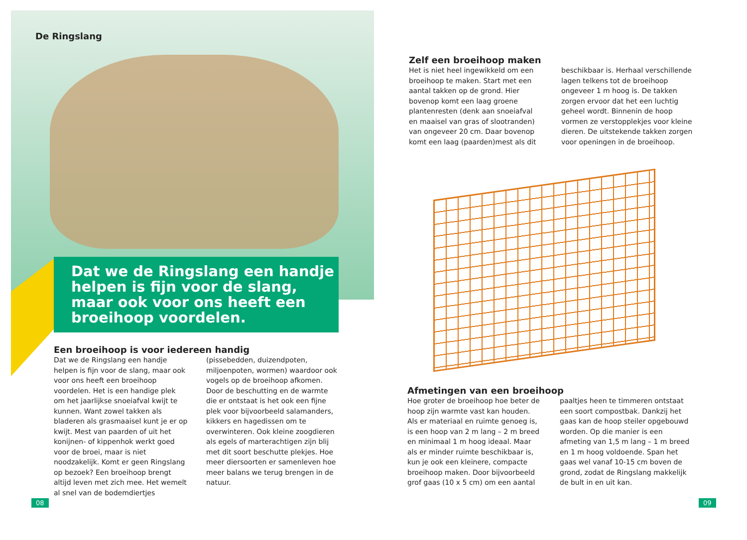De Ringslang
Dat we de Ringslang een handje helpen is fijn voor de slang, maar ook voor ons heeft een broeihoop voordelen.
Een broeihoop is voor iedereen handig
Dat we de Ringslang een handje helpen is fijn voor de slang, maar ook voor ons heeft een broeihoop voordelen. Het is een handige plek om het jaarlijkse snoeiafval kwijt te kunnen. Want zowel takken als bladeren als grasmaaisel kunt je er op kwijt. Mest van paarden of uit het konijnen- of kippenhok werkt goed voor de broei, maar is niet noodzakelijk. Komt er geen Ringslang op bezoek? Een broeihoop brengt altijd leven met zich mee. Het wemelt al snel van de bodemdiertjes
(pissebedden, duizendpoten, miljoenpoten, wormen) waardoor ook vogels op de broeihoop afkomen. Door de beschutting en de warmte die er ontstaat is het ook een fijne plek voor bijvoorbeeld salamanders, kikkers en hagedissen om te overwinteren. Ook kleine zoogdieren als egels of marterachtigen zijn blij met dit soort beschutte plekjes. Hoe meer diersoorten er samenleven hoe meer balans we terug brengen in de natuur.
08
Zelf een broeihoop maken
Het is niet heel ingewikkeld om een broeihoop te maken. Start met een aantal takken op de grond. Hier bovenop komt een laag groene plantenresten (denk aan snoeiafval en maaisel van gras of slootranden) van ongeveer 20 cm. Daar bovenop komt een laag (paarden)mest als dit
beschikbaar is. Herhaal verschillende lagen telkens tot de broeihoop ongeveer 1 m hoog is. De takken zorgen ervoor dat het een luchtig geheel wordt. Binnenin de hoop vormen ze verstopplekjes voor kleine dieren. De uitstekende takken zorgen voor openingen in de broeihoop.
Afmetingen van een broeihoop
Hoe groter de broeihoop hoe beter de hoop zijn warmte vast kan houden. Als er materiaal en ruimte genoeg is, is een hoop van 2 m lang – 2 m breed en minimaal 1 m hoog ideaal. Maar als er minder ruimte beschikbaar is, kun je ook een kleinere, compacte broeihoop maken. Door bijvoorbeeld grof gaas (10 x 5 cm) om een aantal
paaltjes heen te timmeren ontstaat een soort compostbak. Dankzij het gaas kan de hoop steiler opgebouwd worden. Op die manier is een afmeting van 1,5 m lang – 1 m breed en 1 m hoog voldoende. Span het gaas wel vanaf 10-15 cm boven de grond, zodat de Ringslang makkelijk de bult in en uit kan.
09